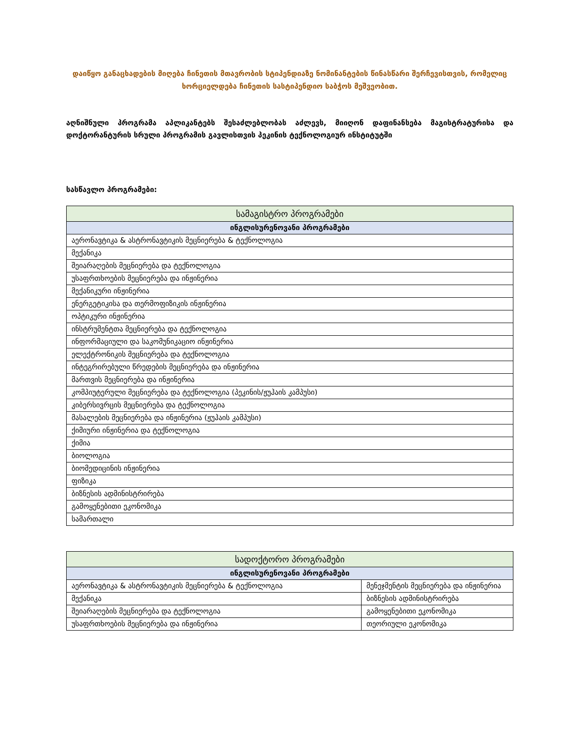დაიწყო განაცხადების მიღება ჩინეთის მთავრობის სტიპენდიაზე ნომინანტების წინასწარი შერჩევისთვის, რომელიც ხორციელდება ჩინეთის სასტიპენდიო საბჭოს მეშვეობით.
აღნიშნული პროგრამა აპლიკანტებს შესაძლებლობას აძლევს, მიიღონ დაფინანსება მაგისტრატურისა და დოქტორანტურის სრული პროგრამის გავლისთვის პეკინის ტექნოლოგიურ ინსტიტუტში
სასწავლო პროგრამები:
| სამაგისტრო პროგრამები |
| --- |
| ინგლისურენოვანი პროგრამები |
| აერონავტიკა & ასტრონავტიკის მეცნიერება & ტექნოლოგია |
| მექანიკა |
| შეიარაღების მეცნიერება და ტექნოლოგია |
| უსაფრთხოების მეცნიერება და ინჟინერია |
| მექანიკური ინჟინერია |
| ენერგეტიკისა და თერმოფიზიკის ინჟინერია |
| ოპტიკური ინჟინერია |
| ინსტრუმენტთა მეცნიერება და ტექნოლოგია |
| ინფორმაციული და საკომუნიკაციო ინჟინერია |
| ელექტრონიკის მეცნიერება და ტექნოლოგია |
| ინტეგრირებული წრედების მეცნიერება და ინჟინერია |
| მართვის მეცნიერება და ინჟინერია |
| კომპიუტერული მეცნიერება და ტექნოლოგია (პეკინის/ჟუჰაის კამპუსი) |
| კიბერსივრცის მეცნიერება და ტექნოლოგია |
| მასალების მეცნიერება და ინჟინერია (ჟუჰაის კამპუსი) |
| ქიმიური ინჟინერია და ტექნოლოგია |
| ქიმია |
| ბიოლოგია |
| ბიომედიცინის ინჟინერია |
| ფიზიკა |
| ბიზნესის ადმინისტრირება |
| გამოყენებითი ეკონომიკა |
| სამართალი |
| სადოქტორო პროგრამები | |
| --- | --- |
| ინგლისურენოვანი პროგრამები | |
| აერონავტიკა & ასტრონავტიკის მეცნიერება & ტექნოლოგია | მენეჯმენტის მეცნიერება და ინჟინერია |
| მექანიკა | ბიზნესის ადმინისტრირება |
| შეიარაღების მეცნიერება და ტექნოლოგია | გამოყენებითი ეკონომიკა |
| უსაფრთხოების მეცნიერება და ინჟინერია | თეორიული ეკონომიკა |